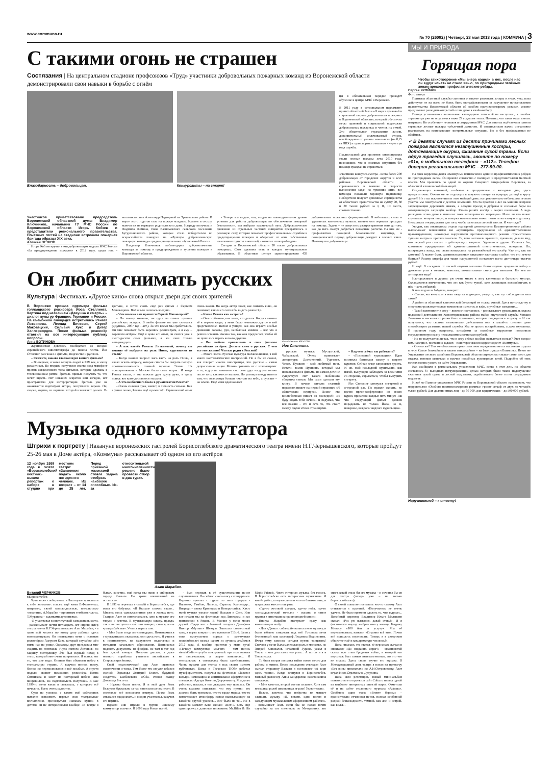www.communa.ru № 70 (26092) | Четверг, 23 мая 2013 года | КОММУНА | 3
С такими огонь не страшен
Состязания | На центральном стадионе профсоюзов «Труд» участники добровольных пожарных команд из Воронежской области демонстрировали свои навыки в борьбе с огнём
Благодарность – добровольцам. Конкурсанты – на старт!
цы в обязательном порядке проходят обучение в центре МЧС в Воронеже.
В 2011 году в региональном парламенте принят областной Закон «О мерах правовой и социальной защиты добровольных пожарных в Воронежской области», который обеспечил меры правовой и социальной поддержки добровольных пожарных и членов их семей. Это обязательное страхование жизни, дополнительный оплачиваемый отпуск, освобождение от уплаты земельного (на 0,25 га ЛПХ) и транспортного налогов - через три года службы.
Предпосылкой для принятия законопроекта стали лесные пожары лета 2010 года, показавшие, что в сложных ситуациях без помощи граждан не справиться.
Участники конкурса-смотра - всего более 200 добровольцев от городских округов и всех районов Воронежской области – соревновались в технике и скорости выполнения задач по тушению огня, все команды показали хорошую подготовку. Победители получат денежные сертификаты от областного правительства на сумму 90, 60 и 30 тысяч рублей за I, II, III места, соответственно.
Участников приветствовали председатель Воронежской областной думы Владимир Ключников, начальник ГУ МЧС России по Воронежской области Игорь Кобзев и представители регионального правительства. Почетных гостей на стадионе встречала пожарная бригада образца XIX века.
Алексей ПЕТРОВ
Игорь Кобзев вручил семи добровольцам медали МЧС России «За предупреждение пожаров» в 2012 году, среди них - восьмиклассник Александр Подгорный из Эртильского района. В марте этого года он спас на пожаре младших братьев и сестру, вынеся их из горящего родительского дома. Награду получила и Людмила Фомина, глава Васильевского сельского поселения Бутурлиновского района, которое стало победителем во всероссийском конкурсе на «Лучшую добровольческую пожарную команду» среди муниципальных образований России.
Владимир Ключников поблагодарил добровольческие команды за помощь в предупреждении и тушении пожаров в Воронежской области.
- Теперь мы видим, что, создав на законодательном уровне условия для работы добровольцев по обеспечению пожарной безопасности, мы выбрали правильный путь. Добровольческое движение из отдельных частных инициатив превратилось в реальную силу, которая помогает профессиональным службам в предотвращении пожаров и оберегает от огня собственные населенные пункты и жителей, - отметил спикер облдумы.
Сегодня в Воронежской области 20 тысяч добровольных пожарных. Своя дружина есть в каждом муниципальном образовании. В областном центре зарегистрировано 439 добровольных пожарных формирований. В небольших селах и удаленных населенных пунктах именно они первыми приходят на помощь. Задача – не допустить распространения огня до того, как до него смогут добраться пожарные расчеты. На них же - профилактика пожарной безопасности: например, в пожароопасной период добровольцы дежурят в лесных зонах. Поэтому все добровольцы…
Он любит снимать русских
Культура | Фестиваль «Другое кино» снова открыл двери для своих зрителей
В Воронеже прошла премьера фильма голландского режиссера Йоса Стеллинга. Картина под названием «Девушка и смерть» – диалог культур Франции, Германии и России. На съёмочной площадке встретились Рената Литвинова, Леонид Бичевин, Сергей Маковецкий, Сильвия Хукс и Дитер Халлерворден. После фильма режиссёр ответил на все интересующие публику вопросы.
Анна ВОТИНОВА
Журналистам довелось пообщаться со звездой европейского кинематографа до показа ленты. Йос Стеллинг рассказал о фильме, творчестве и русских.
– Скажите, какова главная идея вашего фильма?
– Во-первых, я хотел вернуть людей в XIX век, в эпоху романтизма. Во-вторых, получился своего рода манифест против современного типа фильмов, которые сделаны в телевизионном ритме. Зритель привык получать то, что хочет видеть. Нет никаких секретов или загадок, нет пространства для интерпретации. Зритель уже не оказывается партнёром автора, попутчиком героев. Он, скорее, жертва, из кармана которой извлекают деньги. В-третьих, я хотел снять ещё раз фильм с Сергеем Маковецким. Всё как-то сошлось воедино.
– Чем именно вам нравится Сергей Маковецкий?
– По моему мнению, он один из самых лучших российских актеров. В моём фильме он уже снимался («Душка», 2007 год - авт.). За это время мы сработались. Он мне помогает быть хорошим режиссёром, а я ему – хорошим актёром. Ещё я ценю его опыт, он снялся уже в шестидесяти семи фильмах, я же снял только четырнадцать.
– А как насчёт Ринаты Литвиновой, почему вы именно её выбрали на роль Нины, куртизанки из отеля?
– Когда возник вопрос: кого взять на роль Нины, я начал искать актрису, которая смогла бы сыграть полную противоположность главной героине Элизы. На прослушивании в Москве было семь актрис. И когда Рената зашла, и мы пожали друг другу руки, я сразу понял: вот кому достанется эта роль.
– А что необычного было в рукопожатии Ренаты?
– Очень сильная рука, значит, и личность сильная. Как я узнал позже, Рената ещё и режиссёр. Сценический опыт очень важен. Но когда актёр знает, как снимать кино, он понимает, каким его хотел бы видеть режиссёр.
– Какая Рената как актриса?
– Она особенная, она знает, что делать. Когда я снимал её в первом кадре, у меня было немножко другое о ней представление. Потом я увидел, как она играет: особые движения головы, рук, необычная мимика – всё это я решил оставить именно так, как она предлагает, чтобы ей не пришлось играть кого-то другого.
– Вы любите приглашать в свои фильмы российских актёров. Делаете кино о русских. С чем все это связано? Что вас родит с Россией?
– Много всего. Русская культура меланхоличная, в ней много ностальгических настроений. Но я бы не сказал, как говорят многие иностранцы, что русские – самая депрессивная нация. Можно сравнить их с итальянцами: и те, и другие начинают смотреть друг на друга только после того, как вместе выпьют. Но разница между ними в том, что итальянцы больше смотрят на небо, а русские – на землю. Ещё меня вдохновляет
Фото Михаила КВАСОВА.
Йос Стеллинг.
русская музыка: Мусоргский, Чайковский. Очень привлекает литература: Достоевский, Тургенев, Чехов. Пушкин – мой любимый поэт. Кстати, томик Пушкина, который мы использовали в фильме, на самом деле не существует. Нет такого любовного сборника стихов. Мы сами сделали эту книгу. В начале фильма главный персонаж пишет на первой странице: «Я обязательно вернусь». Позже его возлюбленная пишет на последней: «Я буду ждать тебя вечно». Я подумал, что вся поэзия – это и есть то, что стоит между двумя этими страницами.
– Над чем сейчас вы работаете?
– «Последний курильщик». Идея возникла благодаря закону о запрете курения. Сейчас везде запрещают курить. И он, мой последний курильщик, как изгой, вынужден наблюдать за всем этим со стороны, скрываться, чтобы выкурить сигарету.
Йос Стеллинг затянулся сигаретой в очередной раз. По правде сказать, во время пресс-конференции он много курил, примерно каждые пять минут. Так что следующий фильм должен порадовать не только Йоса, но и, наверное, каждого заядлого курильщика.
Музыка одного коммутатора
Штрихи к портрету | Накануне воронежских гастролей Борисоглебского драматического театра имени Н.Г.Чернышевского, которые пройдут 25-26 мая в Доме актёра, «Коммуна» рассказывает об одном из его актёров
12 ноября 1998 года в газете «Борисоглебский вестник» вышел репортаж о наборе в студию при местном театре: «Заявления подать около пятидесяти человек. Их возраст – от 14 до 25 лет. Перед приёмной комиссией стояла задача отобрать наиболее способных. Из-за относительной многочисленности решено было провести отбор в два тура».
Азат Марабян.
Виталий ЧЕРНИКОВ
г.Борисоглебск
Чуть ниже сообщалось: «Некоторые привлекли к себе внимание: совсем ещё юная В.Филоненко, например, своей миловидностью, внешностью «героини», А.Марабян – приятным тембром голоса, Т.Муратова – задатками артистизма».
-Я участвовал в институтской самодеятельности, - рассказывает почти пятнадцать лет спустя актёр театра имени Н.Г.Чернышевского Азат Марабян, - а один мой коллега по этому делу работал здесь монтировщиком. Он познакомил меня с главным режиссёром Адгуром Кове, который случайно шёл мимо нас по улице. Однажды друг предложил мне сходить на спектакль «Чудо святого Антония» по Морису Метерлинку. Это был первый поход в театр, который мне очень понравился. Я понял: вот то, что мне надо. Осенью был объявлен набор в театральную студию. Я выучил песню, прозу, басню, но переволновался и всё позабыл. А спустя неделю звонит помощник режиссёра Елена Ситникова и зовёт на повторный набор: «Вы понравились, но подготовьтесь получше». В мае 1999-го меня взяли в спектакль, с которого всё началось. Было очень радостно.
Судя по усилию, с каким мой собеседник пытался вспомнить первые свои театральные впечатления, пресловутым «запахом кулис» в детстве он не интересовался вообще: «В театре я бывал, конечно, ещё когда мы жили в сибирском городе Кызыле. Но ярких впечатлений не осталось».
В 1991-м переехал с семьёй в Борисоглебск, где жила его бабушка: «В Кызыле сложно стало... Многих моих одноклассников уже в живых нет». Театром Азат не интересовался, зато к музыке его тянуло с детства. В музыкальную школу, правда, так и не поступил – как сам говорит, смеясь, из-за «раздолбайства». Учился играть сам.
- Мне было тогда лет семнадцать. Познакомился с музыкантами: оказалось, они здесь есть. Я учился в пединституте, на факультете педагогики и методики начального образования. Планировал подавать документы на филфак, но там в тот год был дикий конкурс. Получив диплом, я даже немного поработал учителем английского в Старовоскресёновке.
Свой педагогический дар Азат оценивал скептически и тогда. Тем более что он уже заболел сценой. Однажды Дмитрий Беляев, будущий создатель Тамбовского ТЮЗа, ставил сказку Дональда Биссета:
- Нужны были песни. Я и мой друг Рома Белоусов буквально за час написали шесть песен. В спектакле всё исполняли вживую. Позже Рома отказался продолжать, и я один участвовал, разучив его партию.
Вдвоём они играли в группе «Почему коммутатор молчит». В 2003 году Роман погиб.
- Был перерыв в её существовании после случившегося. Но сейчас много езжу с концертами. Недавно проехал с туром по пяти городам - Воронеж, Тамбов, Липецк, Саратов, Краснодар... Впереди – снова Краснодар и Новороссийск. Как о моей музыке узнают люди? Находят в Сети. Или вот играли мы на фестивале под Липецком, и нас пригласили в Рязань. В Москве у меня много друзей. Среди них - бывший гитарист Дельфина Виктор «Мутант» Шевцов. Записали совместный трек, я играл концерт с его проектом T.Bird. Запись того выступления портал о рок-музыке reproduktor.net назвал одним из лучших альбомов 2012 года. А вообще проектов у меня куча! «Почему коммутатор молчит» - там песни. stenakOrdia – сугубо электронный: при этом музыка не танцевальная, а скорее киношная... И театральная: в спектаклях была задействована. Часть музыки для театра я под своим именем публиковал. Когда в Тверском ТЮЗе работал музоформителем, получил на фестивале «Золотое кольцо» номинацию за оригинальное оформление к спектаклю Адгура Кове по Дюрренматту. Мы долго работали, искали, я тем двадцать ему прислал. Он очень красиво описывал, что ему нужно: это должно быть тревожно, что-то вроде марша, что-то нагнетающее атмосферу, потом выплывающее на какой-то другой уровень... Всё было не то... Но в какой-то момент Кове сказал: «Вот!». Есть ещё один проект, с длинным названием: Mr.Hilter & His Magic Friends. Чисто гитарная музыка, без голоса. В Борисоглебске есть интересные музыканты. Я нашёл ребят, которые делали что-то близкое мне, и предложил вместе поиграть.
«Где-то жесткий арт-рок, где-то нойз, где-то «психоделический металл» - сказано о стиле группы в аннотации к прошлогодней записи.
Иногда Марабян выступает сразу как композитор и актёр:
- Для «Дамы с собачкой» написал всю музыку, и было забавно танцевать под неё. Готовила меня бессменный наш хореограф Людмила Вединяпина. Вчера тему записал, сегодня нужно танцевать! Сначала у меня была маленькая роль в массовке, но Андрей Коновалов, игравший Гурова, уехал в Тверь, и мне досталась его роль... А потом и я в Тверь уехал.
То была вторая попытка найти новое место для работы и жизни. Перед последним отъездом Азат сыграл старшину Васкова в постановке «А зори здесь тихие». Когда вернулся в Борисоглебск, главный режиссёр Анна Бондаренко восстановила спектакль.
- Мне кажется, второй состав сильнее. Хотя там несколько ролей школьницы играли! Удивительно.
Важно, конечно, что актёрство не мешает слышать музыку. «Я, кстати, одно время и заведующим музыкальным оформлением работал», - вспоминает Азат. Если бы не попал почти случайно на тот спектакль по Метерлинку, кто знает, какой стала бы его музыка – и сочинял бы он для театра (теперь уже – не только борисоглебского).
О своей попытке поставить что-то самому Азат отзывается с иронией. «Получилось не очень удачно. Не было времени сделать то, что задумал... Покойный директор Владимир Ильич Малышин сказал: «Раз уж вызвался, давай ставь!». И я фактически наугад выбрал пьесу японца Бэцуяку Минору «100 йен за услугу». Мы её переименовали, назвали «Странно всё это». Почти всё пришлось переписать. Теперь я в авторском обществе ещё и как драматург числюсь!».
Пока писалась эта статья, её персонаж сыграл в спектакле «До свидания, овраг!» - мрачноватой сказке про стаю бродячих собак, в которой его персонаж был самым интеллигентным, но это его не спасло. Здесь снова звучит его музыка. В Международный день театра я попал на премьеру «Без вины виноватых» по А.Н.Островскому: Азат играл Нила Стратоныча Дудукина.
Пока шли репетиции, новый мини-альбом главного из его проектов сайт Colta.ru назвал одной из наиболее интересных записей марта. Отметили её и на сайте столичного журнала «Афиша». Особенно один трек: «Бегите березы» – пронзительно отчаянная песня, полная особенной родной безысходности, тёмной, как лес, и острой, как вилы».
МЫ И ПРИРОДА
Горящая пора
Чтобы стихотворение «Мы вчера ходили в лес, после нас он вдруг исчез» не стало явью, по пригородным зелёным зонам проходят профилактические рейды.
Сергей КРОЙЧИК
Фото автора
Призывы областной службы спасения о запрете разжигать костры в лесах, увы, пока действуют не на всех: не боясь быть оштрафованными за нарушение постановления правительства Воронежской области об особом противопожарном режиме, многие продолжают разводить открытый огонь даже в хвойном бору.
Погода установилась аномальная: календарное лето ещё не наступило, а столбик термометра уже не опускается ниже 27 градусов тепла. Понятно, что такая жара многих напрягает. Но особенно – лесников и сотрудников МЧС. Для многих ещё свежи в памяти страшные лесные пожары трёхлетней давности. И специалистам важно оперативно реагировать на возникающие экстремальные ситуации. Но и без профилактики не обойтись.
✓ В девяти случаях из десяти причинами лесных пожаров являются незатушенные костры, дотлевающие окурки, сжигание сухой травы. Если вдруг трагедия случилась, звоните по номеру «01», с мобильного телефона – «112». Телефон доверия регионального МЧС – 277-99-00.
На днях корреспондента «Коммуны» пригласили в один из профилактических рейдов по пригородным лесам. Он прошёл совместно с полицией и представителями местной власти. Мы прошлись по одной из окраин Северного микрорайона Воронежа, за областной клинической больницей.
Отдыхающих компаний, особенно в праздничные и выходные дни, здесь предостаточно. Отчего же не отдохнуть в такую-то погоду на природе, да ещё в кругу друзей! Не стал исключением и этот майский день: на сравнительно небольшом лесном участке мы повстречали с десяток компаний. Кто-то проехал в лес на машине вопреки запрещающим дорожным знакам, а сегодня проезд в дубравы и сосновые боры на автотранспорте запрещён вообще. Кто-то развёл костёр и жарил шашлыки. А ведь разводить огонь даже в мангалах тоже категорически запрещено. Мало ли что может случиться: ветерок подул, и искорка моментально может попасть на еловую подстилку. Нескольких секунд хватит для того, чтобы заполыхал лесной массив. И что тогда?
Увиден, как инспекторы отдела надзорной деятельности Коминтерновского района выписывают попавшимся им «кулинарам» предписания об административном правонарушении, некоторые нарушители противопожарного режима стремительно тушили костры и прятали мангалы. Те, кого заставали врасплох, лукавили, делали вид, что первый раз слышат о действующих запретах. Удивило и другое. Казалось бы, компанию предупредили об административной ответственности, поверили. Но, возвращаясь назад, мы снова натыкались на разожжённый ею костёр. Что это, как ни хамство? А может быть, административное наказание настолько слабое, что его нечего бояться? Размер штрафа для таких нарушителей составляет всего две-четыре тысячи рублей.
И ещё. В соседнем от лесной опушки магазине благополучно продавали набор – дровяные угли в мешках, мангалы, зажигательные смеси для мангалов. Ну чем не антипропаганда?
Настороживает и другое: уж очень много в лесу валежника и бытового мусора. Складывается впечатление, что лес как будто чужой, хотя желающих похозяйничать в нём – хоть отбавляй.
К нам подошла бабушка, говорит:
- Сынки, вы вечерком в наш квартал подходите, увидите, как тут соблюдается ваш закон?
А район за областной клинической больницей не только жилой. Здесь по соседству и спортивно-развлекательные комплексы имеются, и кафе, и учебные заведения...
- Такой контингент в лесу – явление постоянное, - рассказывает руководитель отдела надзорной деятельности Коминтерновского района майор внутренней службы Михаил Левченко о нескольких развесёлых компаниях, которые подверглись штрафу. – И так получается, что своими незаконными действиями они в какой-то степени даже способствуют развитию нашей службы. Мы не просто востребованы, а даже окупаемы. В прошлом году, например, штрафами за подобные нарушения пополнили государственную казну несколькими миллионами рублей.
- Но не получается ли так, что в лесу сейчас вообще появляться нельзя? Этот вопрос вам, наверное, постоянно задают, - поинтересовался корреспондент «Коммуны».
- Отчего же? Тем же областным правительством определены места массового отдыха в лесу. Самое ближайшее в нашем микрорайоне – на базе отдыха «Олимпик». Всего же Управление лесного хозяйства Воронежской области определило свыше сотни мест для отдыха, готовки шашлыка и прочих подобных кулинарных затей. Подробно об этих местах можно узнать на сайте Управления.
Как сообщили в региональном управлении МЧС, всего в этот день по области состоялось 67 выездных патрулирований, целью которых были также недопущение сжигания сухой травы и лесной подстилки, задействовано более сотни сотрудников ведомств.
И всё же Главное управление МЧС России по Воронежской области напоминает, что нарушителям «Особого противопожарного режима» грозит штраф от двух до четырёх тысяч рублей. Для должностных лиц – до 30 000, для юридических – до 500 000 рублей.
Нарушителей – к ответу!